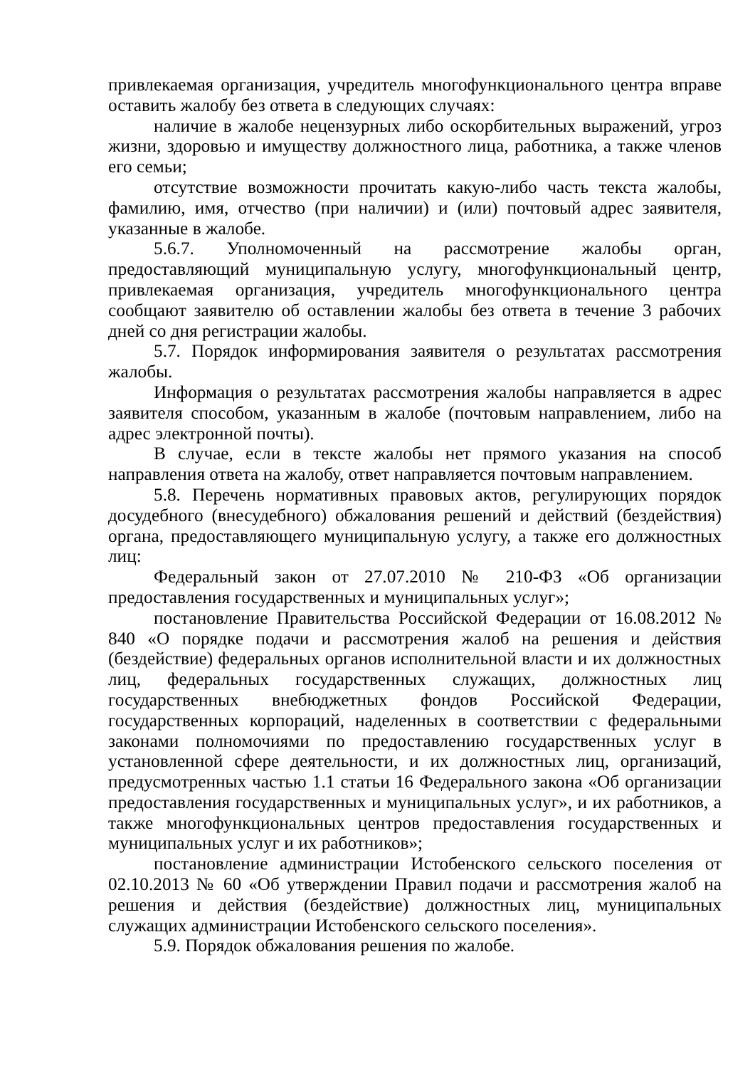привлекаемая организация, учредитель многофункционального центра вправе оставить жалобу без ответа в следующих случаях:
наличие в жалобе нецензурных либо оскорбительных выражений, угроз жизни, здоровью и имуществу должностного лица, работника, а также членов его семьи;
отсутствие возможности прочитать какую-либо часть текста жалобы, фамилию, имя, отчество (при наличии) и (или) почтовый адрес заявителя, указанные в жалобе.
5.6.7. Уполномоченный на рассмотрение жалобы орган, предоставляющий муниципальную услугу, многофункциональный центр, привлекаемая организация, учредитель многофункционального центра сообщают заявителю об оставлении жалобы без ответа в течение 3 рабочих дней со дня регистрации жалобы.
5.7. Порядок информирования заявителя о результатах рассмотрения жалобы.
Информация о результатах рассмотрения жалобы направляется в адрес заявителя способом, указанным в жалобе (почтовым направлением, либо на адрес электронной почты).
В случае, если в тексте жалобы нет прямого указания на способ направления ответа на жалобу, ответ направляется почтовым направлением.
5.8. Перечень нормативных правовых актов, регулирующих порядок досудебного (внесудебного) обжалования решений и действий (бездействия) органа, предоставляющего муниципальную услугу, а также его должностных лиц:
Федеральный закон от 27.07.2010 № 210-ФЗ «Об организации предоставления государственных и муниципальных услуг»;
постановление Правительства Российской Федерации от 16.08.2012 № 840 «О порядке подачи и рассмотрения жалоб на решения и действия (бездействие) федеральных органов исполнительной власти и их должностных лиц, федеральных государственных служащих, должностных лиц государственных внебюджетных фондов Российской Федерации, государственных корпораций, наделенных в соответствии с федеральными законами полномочиями по предоставлению государственных услуг в установленной сфере деятельности, и их должностных лиц, организаций, предусмотренных частью 1.1 статьи 16 Федерального закона «Об организации предоставления государственных и муниципальных услуг», и их работников, а также многофункциональных центров предоставления государственных и муниципальных услуг и их работников»;
постановление администрации Истобенского сельского поселения от 02.10.2013 № 60 «Об утверждении Правил подачи и рассмотрения жалоб на решения и действия (бездействие) должностных лиц, муниципальных служащих администрации Истобенского сельского поселения».
5.9. Порядок обжалования решения по жалобе.